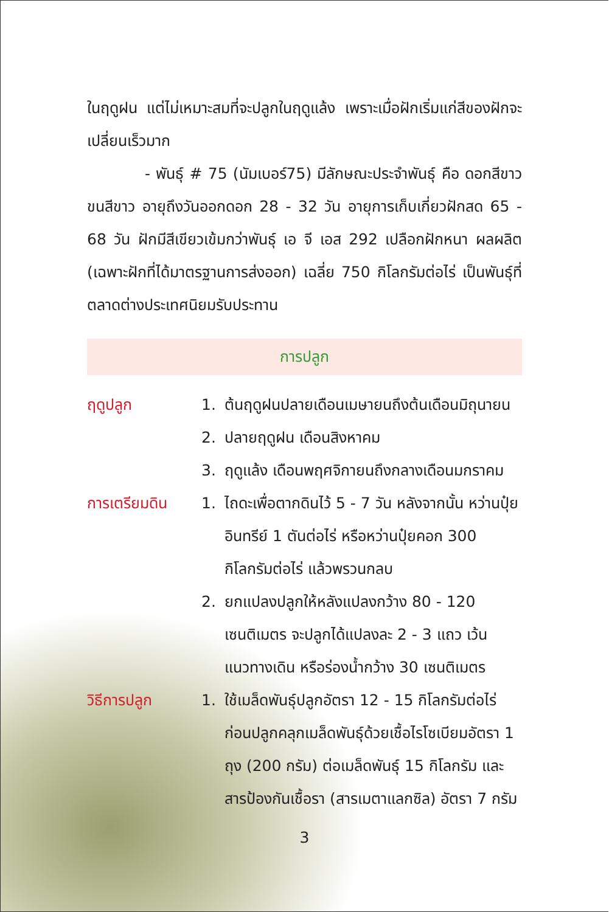ในฤดูฝน แต่ไม่เหมาะสมที่จะปลูกในฤดูแล้ง เพราะเมื่อฝักเริ่มแก่สีของฝักจะเปลี่ยนเร็วมาก
- พันธุ์ # 75 (นัมเบอร์75) มีลักษณะประจำพันธุ์ คือ ดอกสีขาว ขนสีขาว อายุถึงวันออกดอก 28 - 32 วัน อายุการเก็บเกี่ยวฝักสด 65 - 68 วัน ฝักมีสีเขียวเข้มกว่าพันธุ์ เอ จี เอส 292 เปลือกฝักหนา ผลผลิต (เฉพาะฝักที่ได้มาตรฐานการส่งออก) เฉลี่ย 750 กิโลกรัมต่อไร่ เป็นพันธุ์ที่ตลาดต่างประเทศนิยมรับประทาน
การปลูก
ฤดูปลูก 1. ต้นฤดูฝนปลายเดือนเมษายนถึงต้นเดือนมิถุนายน
2. ปลายฤดูฝน เดือนสิงหาคม
3. ฤดูแล้ง เดือนพฤศจิกายนถึงกลางเดือนมกราคม
การเตรียมดิน 1. ไถดะเพื่อตากดินไว้ 5 - 7 วัน หลังจากนั้น หว่านปุ๋ยอินทรีย์ 1 ตันต่อไร่ หรือหว่านปุ๋ยคอก 300 กิโลกรัมต่อไร่ แล้วพรวนกลบ
2. ยกแปลงปลูกให้หลังแปลงกว้าง 80 - 120 เซนติเมตร จะปลูกได้แปลงละ 2 - 3 แถว เว้นแนวทางเดิน หรือร่องน้ำกว้าง 30 เซนติเมตร
วิธีการปลูก 1. ใช้เมล็ดพันธุ์ปลูกอัตรา 12 - 15 กิโลกรัมต่อไร่ ก่อนปลูกคลุกเมล็ดพันธุ์ด้วยเชื้อไรโซเบียมอัตรา 1 ถุง (200 กรัม) ต่อเมล็ดพันธุ์ 15 กิโลกรัม และสารป้องกันเชื้อรา (สารเมตาแลกซิล) อัตรา 7 กรัม
3